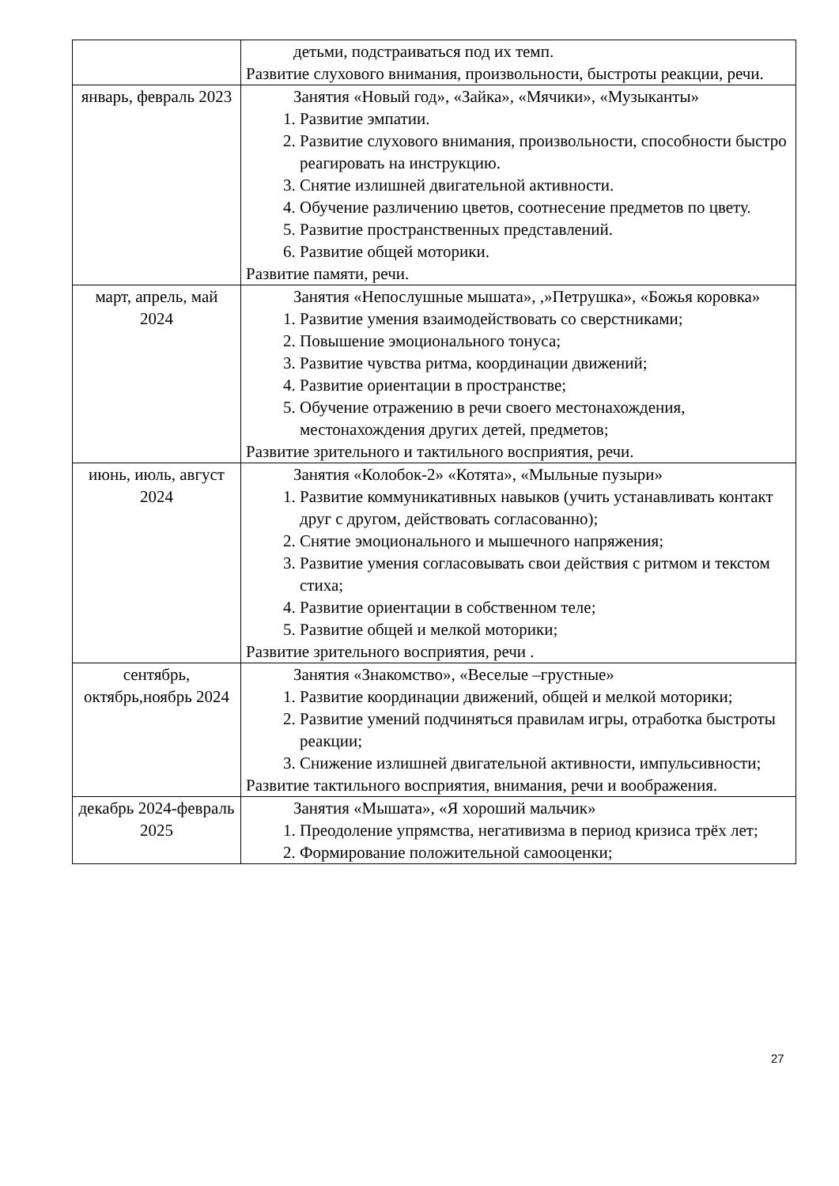| | детьми, подстраиваться под их темп. Развитие слухового внимания, произвольности, быстроты реакции, речи. |
| январь, февраль 2023 | Занятия «Новый год», «Зайка», «Мячики», «Музыканты» 1. Развитие эмпатии. 2. Развитие слухового внимания, произвольности, способности быстро реагировать на инструкцию. 3. Снятие излишней двигательной активности. 4. Обучение различению цветов, соотнесение предметов по цвету. 5. Развитие пространственных представлений. 6. Развитие общей моторики. Развитие памяти, речи. |
| март, апрель, май 2024 | Занятия «Непослушные мышата», ,»Петрушка», «Божья коровка» 1. Развитие умения взаимодействовать со сверстниками; 2. Повышение эмоционального тонуса; 3. Развитие чувства ритма, координации движений; 4. Развитие ориентации в пространстве; 5. Обучение отражению в речи своего местонахождения, местонахождения других детей, предметов; Развитие зрительного и тактильного восприятия, речи. |
| июнь, июль, август 2024 | Занятия «Колобок-2» «Котята», «Мыльные пузыри» 1. Развитие коммуникативных навыков (учить устанавливать контакт друг с другом, действовать согласованно); 2. Снятие эмоционального и мышечного напряжения; 3. Развитие умения согласовывать свои действия с ритмом и текстом стиха; 4. Развитие ориентации в собственном теле; 5. Развитие общей и мелкой моторики; Развитие зрительного восприятия, речи . |
| сентябрь, октябрь,ноябрь 2024 | Занятия «Знакомство», «Веселые –грустные» 1. Развитие координации движений, общей и мелкой моторики; 2. Развитие умений подчиняться правилам игры, отработка быстроты реакции; 3. Снижение излишней двигательной активности, импульсивности; Развитие тактильного восприятия, внимания, речи и воображения. |
| декабрь 2024-февраль 2025 | Занятия «Мышата», «Я хороший мальчик» 1. Преодоление упрямства, негативизма в период кризиса трёх лет; 2. Формирование положительной самооценки; |
27